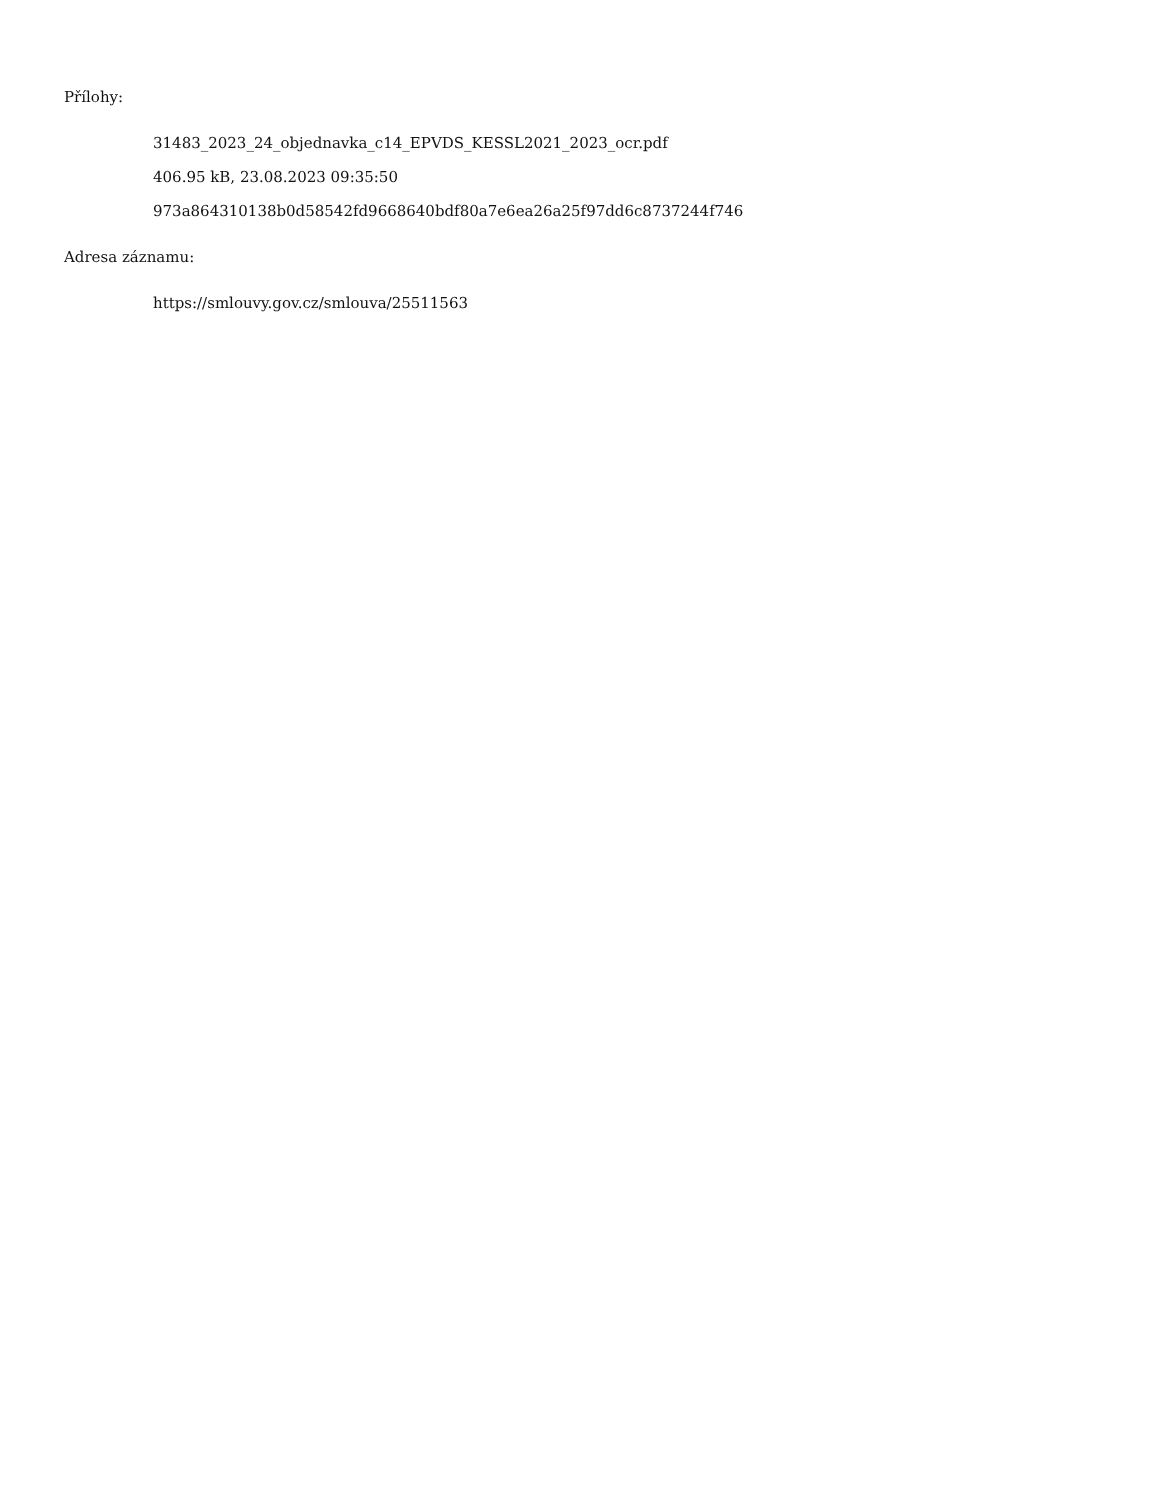Přílohy:
31483_2023_24_objednavka_c14_EPVDS_KESSL2021_2023_ocr.pdf
406.95 kB, 23.08.2023 09:35:50
973a864310138b0d58542fd9668640bdf80a7e6ea26a25f97dd6c8737244f746
Adresa záznamu:
https://smlouvy.gov.cz/smlouva/25511563